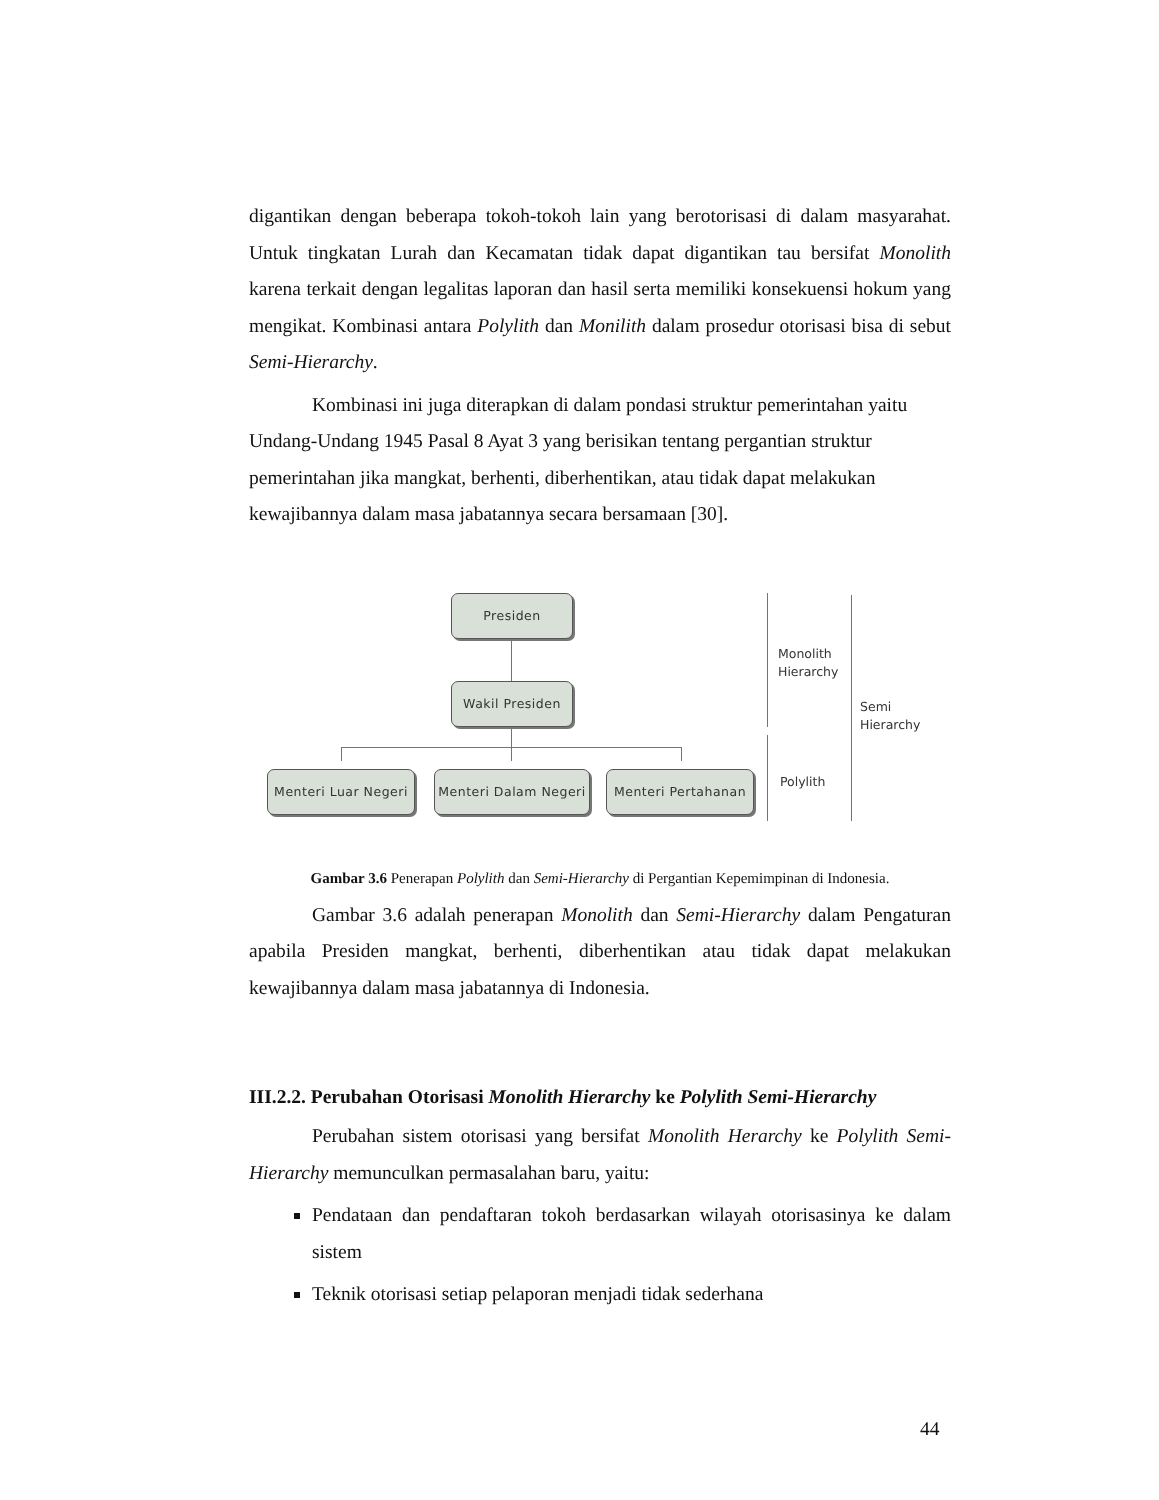digantikan dengan beberapa tokoh-tokoh lain yang berotorisasi di dalam masyarahat. Untuk tingkatan Lurah dan Kecamatan tidak dapat digantikan tau bersifat Monolith karena terkait dengan legalitas laporan dan hasil serta memiliki konsekuensi hokum yang mengikat. Kombinasi antara Polylith dan Monilith dalam prosedur otorisasi bisa di sebut Semi-Hierarchy.
Kombinasi ini juga diterapkan di dalam pondasi struktur pemerintahan yaitu Undang-Undang 1945 Pasal 8 Ayat 3 yang berisikan tentang pergantian struktur pemerintahan jika mangkat, berhenti, diberhentikan, atau tidak dapat melakukan kewajibannya dalam masa jabatannya secara bersamaan [30].
Presiden
Wakil Presiden
Menteri Luar Negeri
Menteri Dalam Negeri
Menteri Pertahanan
Monolith
Hierarchy
Semi
Hierarchy
Polylith
Gambar 3.6 Penerapan Polylith dan Semi-Hierarchy di Pergantian Kepemimpinan di Indonesia.
Gambar 3.6 adalah penerapan Monolith dan Semi-Hierarchy dalam Pengaturan apabila Presiden mangkat, berhenti, diberhentikan atau tidak dapat melakukan kewajibannya dalam masa jabatannya di Indonesia.
III.2.2. Perubahan Otorisasi Monolith Hierarchy ke Polylith Semi-Hierarchy
Perubahan sistem otorisasi yang bersifat Monolith Herarchy ke Polylith Semi-Hierarchy memunculkan permasalahan baru, yaitu:
Pendataan dan pendaftaran tokoh berdasarkan wilayah otorisasinya ke dalam sistem
Teknik otorisasi setiap pelaporan menjadi tidak sederhana
44